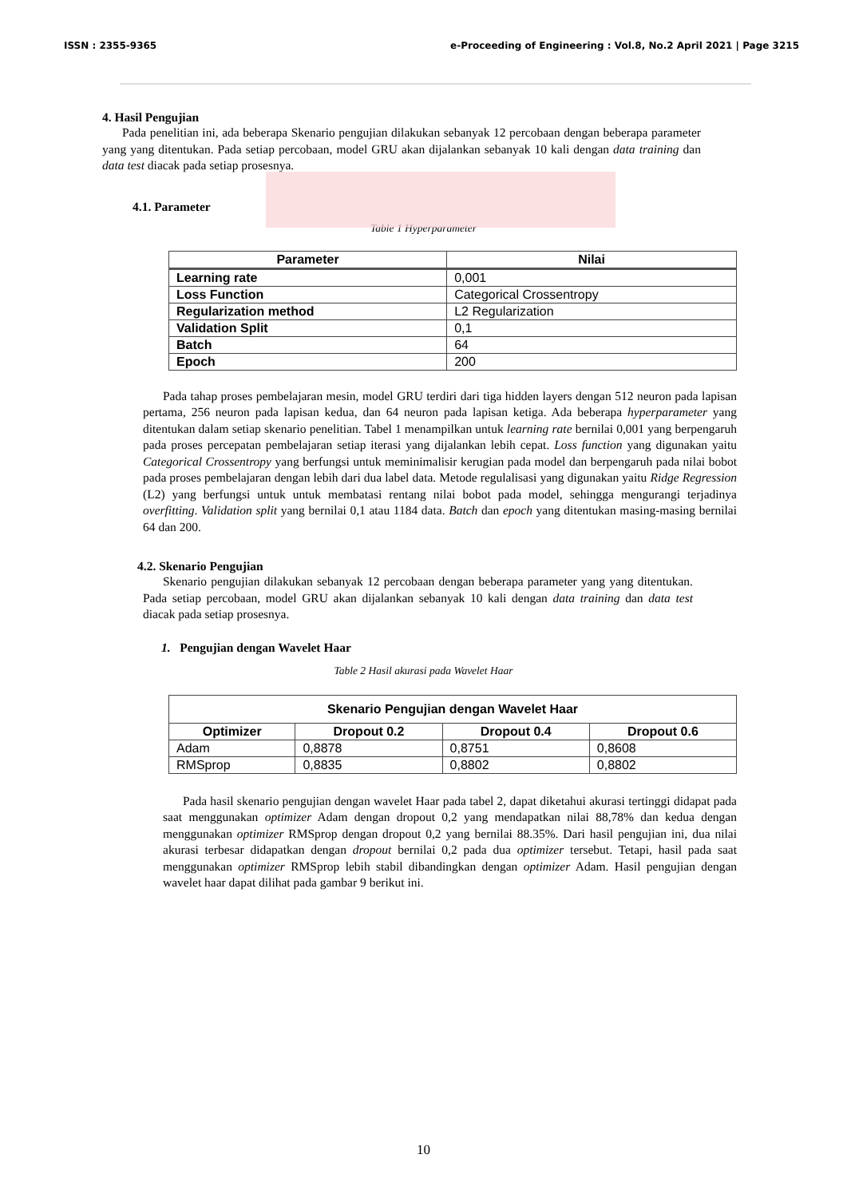ISSN : 2355-9365 e-Proceeding of Engineering : Vol.8, No.2 April 2021 | Page 3215
4. Hasil Pengujian
Pada penelitian ini, ada beberapa Skenario pengujian dilakukan sebanyak 12 percobaan dengan beberapa parameter yang yang ditentukan. Pada setiap percobaan, model GRU akan dijalankan sebanyak 10 kali dengan data training dan data test diacak pada setiap prosesnya.
4.1. Parameter
Table 1 Hyperparameter
| Parameter | Nilai |
| --- | --- |
| Learning rate | 0,001 |
| Loss Function | Categorical Crossentropy |
| Regularization method | L2 Regularization |
| Validation Split | 0,1 |
| Batch | 64 |
| Epoch | 200 |
Pada tahap proses pembelajaran mesin, model GRU terdiri dari tiga hidden layers dengan 512 neuron pada lapisan pertama, 256 neuron pada lapisan kedua, dan 64 neuron pada lapisan ketiga. Ada beberapa hyperparameter yang ditentukan dalam setiap skenario penelitian. Tabel 1 menampilkan untuk learning rate bernilai 0,001 yang berpengaruh pada proses percepatan pembelajaran setiap iterasi yang dijalankan lebih cepat. Loss function yang digunakan yaitu Categorical Crossentropy yang berfungsi untuk meminimalisir kerugian pada model dan berpengaruh pada nilai bobot pada proses pembelajaran dengan lebih dari dua label data. Metode regulalisasi yang digunakan yaitu Ridge Regression (L2) yang berfungsi untuk untuk membatasi rentang nilai bobot pada model, sehingga mengurangi terjadinya overfitting. Validation split yang bernilai 0,1 atau 1184 data. Batch dan epoch yang ditentukan masing-masing bernilai 64 dan 200.
4.2. Skenario Pengujian
Skenario pengujian dilakukan sebanyak 12 percobaan dengan beberapa parameter yang yang ditentukan. Pada setiap percobaan, model GRU akan dijalankan sebanyak 10 kali dengan data training dan data test diacak pada setiap prosesnya.
1. Pengujian dengan Wavelet Haar
Table 2 Hasil akurasi pada Wavelet Haar
| Skenario Pengujian dengan Wavelet Haar | | | |
| --- | --- | --- | --- |
| Optimizer | Dropout 0.2 | Dropout 0.4 | Dropout 0.6 |
| Adam | 0,8878 | 0,8751 | 0,8608 |
| RMSprop | 0,8835 | 0,8802 | 0,8802 |
Pada hasil skenario pengujian dengan wavelet Haar pada tabel 2, dapat diketahui akurasi tertinggi didapat pada saat menggunakan optimizer Adam dengan dropout 0,2 yang mendapatkan nilai 88,78% dan kedua dengan menggunakan optimizer RMSprop dengan dropout 0,2 yang bernilai 88.35%. Dari hasil pengujian ini, dua nilai akurasi terbesar didapatkan dengan dropout bernilai 0,2 pada dua optimizer tersebut. Tetapi, hasil pada saat menggunakan optimizer RMSprop lebih stabil dibandingkan dengan optimizer Adam. Hasil pengujian dengan wavelet haar dapat dilihat pada gambar 9 berikut ini.
10